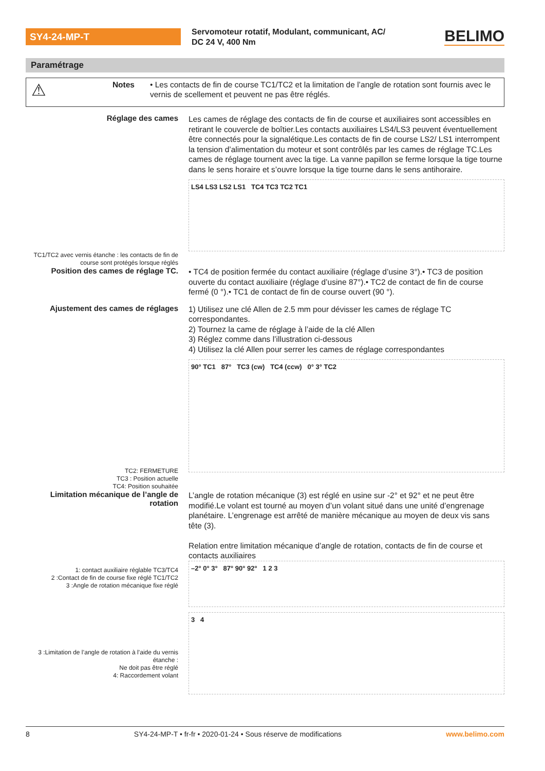SY4-24-MP-T
Servomoteur rotatif, Modulant, communicant, AC/
DC 24 V, 400 Nm
BELIMO
Paramétrage
⚠ Notes
• Les contacts de fin de course TC1/TC2 et la limitation de l’angle de rotation sont fournis avec le vernis de scellement et peuvent ne pas être réglés.
Réglage des cames
Les cames de réglage des contacts de fin de course et auxiliaires sont accessibles en retirant le couvercle de boîtier.Les contacts auxiliaires LS4/LS3 peuvent éventuellement être connectés pour la signalétique.Les contacts de fin de course LS2/ LS1 interrompent la tension d’alimentation du moteur et sont contrôlés par les cames de réglage TC.Les cames de réglage tournent avec la tige. La vanne papillon se ferme lorsque la tige tourne dans le sens horaire et s’ouvre lorsque la tige tourne dans le sens antihoraire.
LS4 LS3 LS2 LS1 TC4 TC3 TC2 TC1
TC1/TC2 avec vernis étanche : les contacts de fin de course sont protégés lorsque réglés
Position des cames de réglage TC.
• TC4 de position fermée du contact auxiliaire (réglage d’usine 3°).• TC3 de position ouverte du contact auxiliaire (réglage d’usine 87°).• TC2 de contact de fin de course fermé (0 °).• TC1 de contact de fin de course ouvert (90 °).
Ajustement des cames de réglages
1) Utilisez une clé Allen de 2.5 mm pour dévisser les cames de réglage TC correspondantes.
2) Tournez la came de réglage à l’aide de la clé Allen
3) Réglez comme dans l’illustration ci-dessous
4) Utilisez la clé Allen pour serrer les cames de réglage correspondantes
90° TC1 87° TC3 (cw) TC4 (ccw) 0° 3° TC2
TC2: FERMETURE
TC3 : Position actuelle
TC4: Position souhaitée
Limitation mécanique de l’angle de rotation
L’angle de rotation mécanique (3) est réglé en usine sur -2° et 92° et ne peut être modifié.Le volant est tourné au moyen d’un volant situé dans une unité d’engrenage planétaire. L’engrenage est arrêté de manière mécanique au moyen de deux vis sans tête (3).
Relation entre limitation mécanique d’angle de rotation, contacts de fin de course et contacts auxiliaires
–2° 0° 3° 87° 90° 92° 1 2 3
3 4
1: contact auxiliaire réglable TC3/TC4
2 :Contact de fin de course fixe réglé TC1/TC2
3 :Angle de rotation mécanique fixe réglé
3 :Limitation de l’angle de rotation à l’aide du vernis étanche :
Ne doit pas être réglé
4: Raccordement volant
8 SY4-24-MP-T • fr-fr • 2020-01-24 • Sous réserve de modifications www.belimo.com